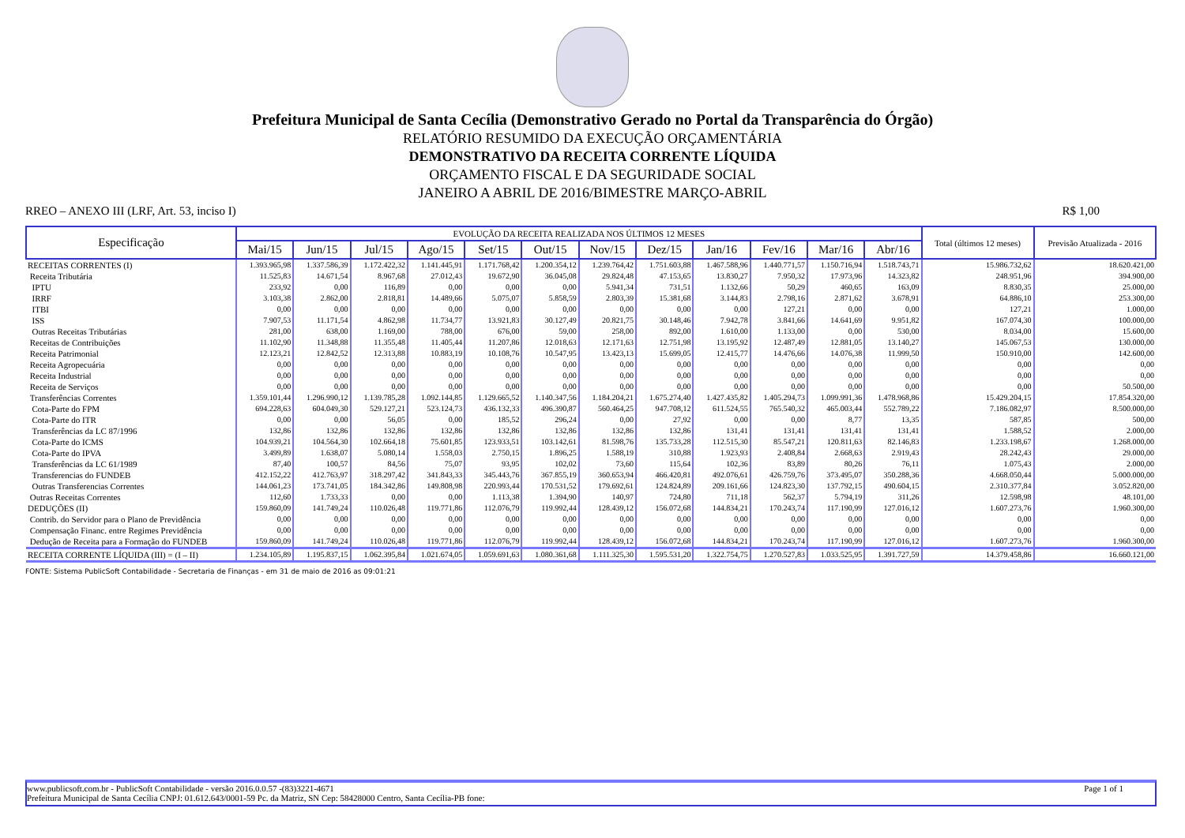Prefeitura Municipal de Santa Cecília (Demonstrativo Gerado no Portal da Transparência do Órgão)
RELATÓRIO RESUMIDO DA EXECUÇÃO ORÇAMENTÁRIA
DEMONSTRATIVO DA RECEITA CORRENTE LÍQUIDA
ORÇAMENTO FISCAL E DA SEGURIDADE SOCIAL
JANEIRO A ABRIL DE 2016/BIMESTRE MARÇO-ABRIL
RREO – ANEXO III (LRF, Art. 53, inciso I) R$ 1,00
| Especificação | EVOLUÇÃO DA RECEITA REALIZADA NOS ÚLTIMOS 12 MESES | | | | | | | | | | | | Total (últimos 12 meses) | Previsão Atualizada - 2016 |
| --- | --- | --- | --- | --- | --- | --- | --- | --- | --- | --- | --- | --- | --- | --- |
| | Mai/15 | Jun/15 | Jul/15 | Ago/15 | Set/15 | Out/15 | Nov/15 | Dez/15 | Jan/16 | Fev/16 | Mar/16 | Abr/16 | | |
| RECEITAS CORRENTES (I) | 1.393.965,98 | 1.337.586,39 | 1.172.422,32 | 1.141.445,91 | 1.171.768,42 | 1.200.354,12 | 1.239.764,42 | 1.751.603,88 | 1.467.588,96 | 1.440.771,57 | 1.150.716,94 | 1.518.743,71 | 15.986.732,62 | 18.620.421,00 |
| Receita Tributária | 11.525,83 | 14.671,54 | 8.967,68 | 27.012,43 | 19.672,90 | 36.045,08 | 29.824,48 | 47.153,65 | 13.830,27 | 7.950,32 | 17.973,96 | 14.323,82 | 248.951,96 | 394.900,00 |
| IPTU | 233,92 | 0,00 | 116,89 | 0,00 | 0,00 | 0,00 | 5.941,34 | 731,51 | 1.132,66 | 50,29 | 460,65 | 163,09 | 8.830,35 | 25.000,00 |
| IRRF | 3.103,38 | 2.862,00 | 2.818,81 | 14.489,66 | 5.075,07 | 5.858,59 | 2.803,39 | 15.381,68 | 3.144,83 | 2.798,16 | 2.871,62 | 3.678,91 | 64.886,10 | 253.300,00 |
| ITBI | 0,00 | 0,00 | 0,00 | 0,00 | 0,00 | 0,00 | 0,00 | 0,00 | 0,00 | 127,21 | 0,00 | 0,00 | 127,21 | 1.000,00 |
| ISS | 7.907,53 | 11.171,54 | 4.862,98 | 11.734,77 | 13.921,83 | 30.127,49 | 20.821,75 | 30.148,46 | 7.942,78 | 3.841,66 | 14.641,69 | 9.951,82 | 167.074,30 | 100.000,00 |
| Outras Receitas Tributárias | 281,00 | 638,00 | 1.169,00 | 788,00 | 676,00 | 59,00 | 258,00 | 892,00 | 1.610,00 | 1.133,00 | 0,00 | 530,00 | 8.034,00 | 15.600,00 |
| Receitas de Contribuições | 11.102,90 | 11.348,88 | 11.355,48 | 11.405,44 | 11.207,86 | 12.018,63 | 12.171,63 | 12.751,98 | 13.195,92 | 12.487,49 | 12.881,05 | 13.140,27 | 145.067,53 | 130.000,00 |
| Receita Patrimonial | 12.123,21 | 12.842,52 | 12.313,88 | 10.883,19 | 10.108,76 | 10.547,95 | 13.423,13 | 15.699,05 | 12.415,77 | 14.476,66 | 14.076,38 | 11.999,50 | 150.910,00 | 142.600,00 |
| Receita Agropecuária | 0,00 | 0,00 | 0,00 | 0,00 | 0,00 | 0,00 | 0,00 | 0,00 | 0,00 | 0,00 | 0,00 | 0,00 | 0,00 | 0,00 |
| Receita Industrial | 0,00 | 0,00 | 0,00 | 0,00 | 0,00 | 0,00 | 0,00 | 0,00 | 0,00 | 0,00 | 0,00 | 0,00 | 0,00 | 0,00 |
| Receita de Serviços | 0,00 | 0,00 | 0,00 | 0,00 | 0,00 | 0,00 | 0,00 | 0,00 | 0,00 | 0,00 | 0,00 | 0,00 | 0,00 | 50.500,00 |
| Transferências Correntes | 1.359.101,44 | 1.296.990,12 | 1.139.785,28 | 1.092.144,85 | 1.129.665,52 | 1.140.347,56 | 1.184.204,21 | 1.675.274,40 | 1.427.435,82 | 1.405.294,73 | 1.099.991,36 | 1.478.968,86 | 15.429.204,15 | 17.854.320,00 |
| Cota-Parte do FPM | 694.228,63 | 604.049,30 | 529.127,21 | 523.124,73 | 436.132,33 | 496.390,87 | 560.464,25 | 947.708,12 | 611.524,55 | 765.540,32 | 465.003,44 | 552.789,22 | 7.186.082,97 | 8.500.000,00 |
| Cota-Parte do ITR | 0,00 | 0,00 | 56,05 | 0,00 | 185,52 | 296,24 | 0,00 | 27,92 | 0,00 | 0,00 | 8,77 | 13,35 | 587,85 | 500,00 |
| Transferências da LC 87/1996 | 132,86 | 132,86 | 132,86 | 132,86 | 132,86 | 132,86 | 132,86 | 132,86 | 131,41 | 131,41 | 131,41 | 131,41 | 1.588,52 | 2.000,00 |
| Cota-Parte do ICMS | 104.939,21 | 104.564,30 | 102.664,18 | 75.601,85 | 123.933,51 | 103.142,61 | 81.598,76 | 135.733,28 | 112.515,30 | 85.547,21 | 120.811,63 | 82.146,83 | 1.233.198,67 | 1.268.000,00 |
| Cota-Parte do IPVA | 3.499,89 | 1.638,07 | 5.080,14 | 1.558,03 | 2.750,15 | 1.896,25 | 1.588,19 | 310,88 | 1.923,93 | 2.408,84 | 2.668,63 | 2.919,43 | 28.242,43 | 29.000,00 |
| Transferências da LC 61/1989 | 87,40 | 100,57 | 84,56 | 75,07 | 93,95 | 102,02 | 73,60 | 115,64 | 102,36 | 83,89 | 80,26 | 76,11 | 1.075,43 | 2.000,00 |
| Transferencias do FUNDEB | 412.152,22 | 412.763,97 | 318.297,42 | 341.843,33 | 345.443,76 | 367.855,19 | 360.653,94 | 466.420,81 | 492.076,61 | 426.759,76 | 373.495,07 | 350.288,36 | 4.668.050,44 | 5.000.000,00 |
| Outras Transferencias Correntes | 144.061,23 | 173.741,05 | 184.342,86 | 149.808,98 | 220.993,44 | 170.531,52 | 179.692,61 | 124.824,89 | 209.161,66 | 124.823,30 | 137.792,15 | 490.604,15 | 2.310.377,84 | 3.052.820,00 |
| Outras Receitas Correntes | 112,60 | 1.733,33 | 0,00 | 0,00 | 1.113,38 | 1.394,90 | 140,97 | 724,80 | 711,18 | 562,37 | 5.794,19 | 311,26 | 12.598,98 | 48.101,00 |
| DEDUÇÕES (II) | 159.860,09 | 141.749,24 | 110.026,48 | 119.771,86 | 112.076,79 | 119.992,44 | 128.439,12 | 156.072,68 | 144.834,21 | 170.243,74 | 117.190,99 | 127.016,12 | 1.607.273,76 | 1.960.300,00 |
| Contrib. do Servidor para o Plano de Previdência | 0,00 | 0,00 | 0,00 | 0,00 | 0,00 | 0,00 | 0,00 | 0,00 | 0,00 | 0,00 | 0,00 | 0,00 | 0,00 | 0,00 |
| Compensação Financ. entre Regimes Previdência | 0,00 | 0,00 | 0,00 | 0,00 | 0,00 | 0,00 | 0,00 | 0,00 | 0,00 | 0,00 | 0,00 | 0,00 | 0,00 | 0,00 |
| Dedução de Receita para a Formação do FUNDEB | 159.860,09 | 141.749,24 | 110.026,48 | 119.771,86 | 112.076,79 | 119.992,44 | 128.439,12 | 156.072,68 | 144.834,21 | 170.243,74 | 117.190,99 | 127.016,12 | 1.607.273,76 | 1.960.300,00 |
| RECEITA CORRENTE LÍQUIDA (III) = (I – II) | 1.234.105,89 | 1.195.837,15 | 1.062.395,84 | 1.021.674,05 | 1.059.691,63 | 1.080.361,68 | 1.111.325,30 | 1.595.531,20 | 1.322.754,75 | 1.270.527,83 | 1.033.525,95 | 1.391.727,59 | 14.379.458,86 | 16.660.121,00 |
FONTE: Sistema PublicSoft Contabilidade - Secretaria de Finanças - em 31 de maio de 2016 as 09:01:21
www.publicsoft.com.br - PublicSoft Contabilidade - versão 2016.0.0.57 -(83)3221-4671 Page 1 of 1
Prefeitura Municipal de Santa Cecília CNPJ: 01.612.643/0001-59 Pc. da Matriz, SN Cep: 58428000 Centro, Santa Cecília-PB fone: